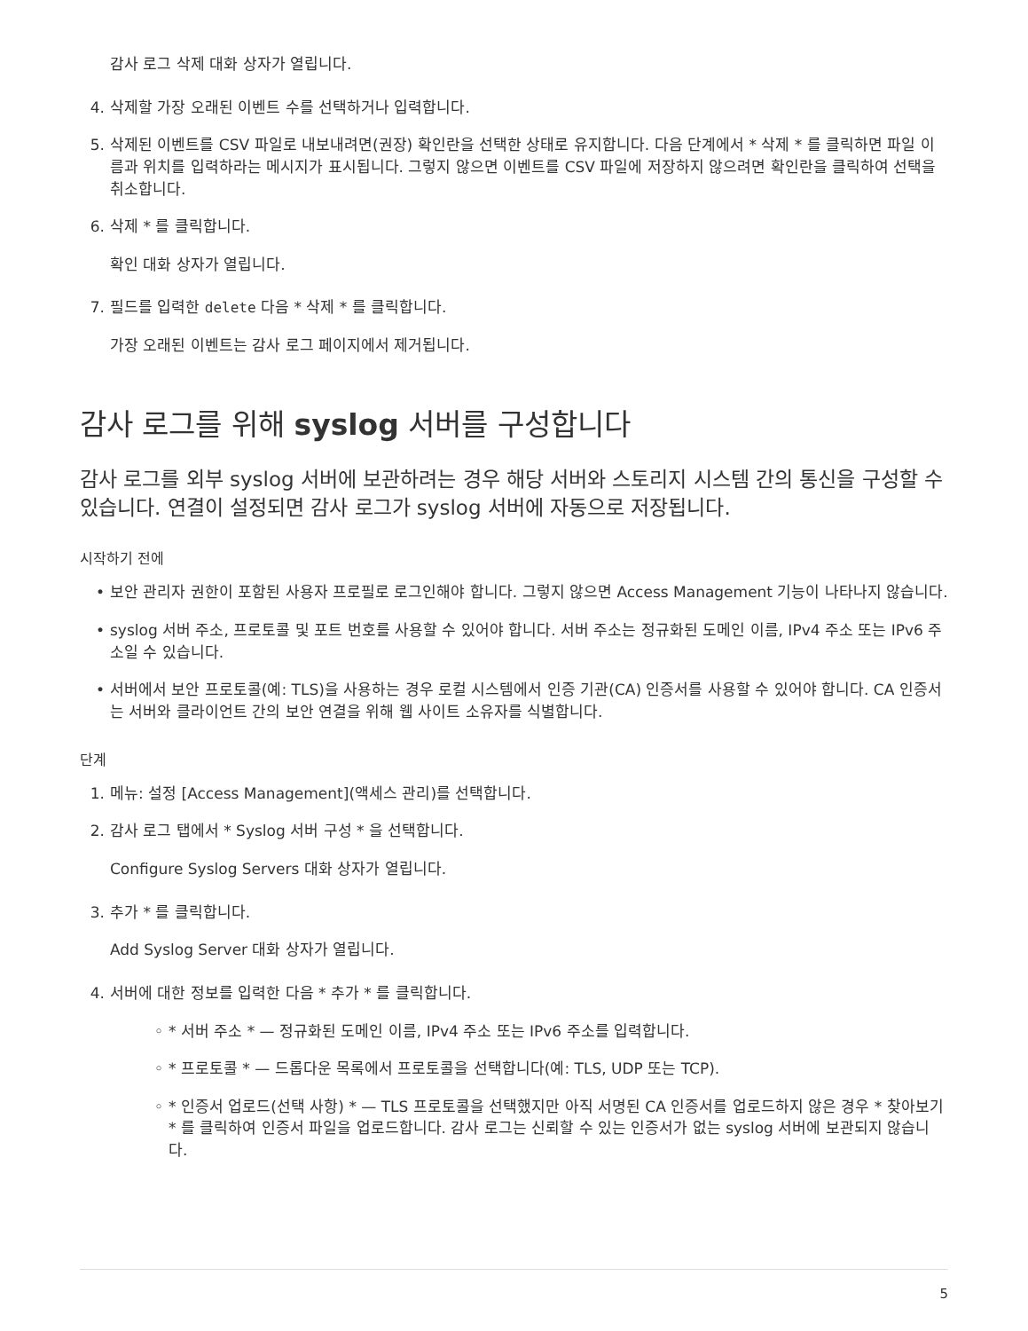감사 로그 삭제 대화 상자가 열립니다.
4. 삭제할 가장 오래된 이벤트 수를 선택하거나 입력합니다.
5. 삭제된 이벤트를 CSV 파일로 내보내려면(권장) 확인란을 선택한 상태로 유지합니다. 다음 단계에서 * 삭제 * 를 클릭하면 파일 이름과 위치를 입력하라는 메시지가 표시됩니다. 그렇지 않으면 이벤트를 CSV 파일에 저장하지 않으려면 확인란을 클릭하여 선택을 취소합니다.
6. 삭제 * 를 클릭합니다.
확인 대화 상자가 열립니다.
7. 필드를 입력한 delete 다음 * 삭제 * 를 클릭합니다.
가장 오래된 이벤트는 감사 로그 페이지에서 제거됩니다.
감사 로그를 위해 syslog 서버를 구성합니다
감사 로그를 외부 syslog 서버에 보관하려는 경우 해당 서버와 스토리지 시스템 간의 통신을 구성할 수 있습니다. 연결이 설정되면 감사 로그가 syslog 서버에 자동으로 저장됩니다.
시작하기 전에
• 보안 관리자 권한이 포함된 사용자 프로필로 로그인해야 합니다. 그렇지 않으면 Access Management 기능이 나타나지 않습니다.
• syslog 서버 주소, 프로토콜 및 포트 번호를 사용할 수 있어야 합니다. 서버 주소는 정규화된 도메인 이름, IPv4 주소 또는 IPv6 주소일 수 있습니다.
• 서버에서 보안 프로토콜(예: TLS)을 사용하는 경우 로컬 시스템에서 인증 기관(CA) 인증서를 사용할 수 있어야 합니다. CA 인증서는 서버와 클라이언트 간의 보안 연결을 위해 웹 사이트 소유자를 식별합니다.
단계
1. 메뉴: 설정 [Access Management](액세스 관리)를 선택합니다.
2. 감사 로그 탭에서 * Syslog 서버 구성 * 을 선택합니다.
Configure Syslog Servers 대화 상자가 열립니다.
3. 추가 * 를 클릭합니다.
Add Syslog Server 대화 상자가 열립니다.
4. 서버에 대한 정보를 입력한 다음 * 추가 * 를 클릭합니다.
◦ * 서버 주소 * — 정규화된 도메인 이름, IPv4 주소 또는 IPv6 주소를 입력합니다.
◦ * 프로토콜 * — 드롭다운 목록에서 프로토콜을 선택합니다(예: TLS, UDP 또는 TCP).
◦ * 인증서 업로드(선택 사항) * — TLS 프로토콜을 선택했지만 아직 서명된 CA 인증서를 업로드하지 않은 경우 * 찾아보기 * 를 클릭하여 인증서 파일을 업로드합니다. 감사 로그는 신뢰할 수 있는 인증서가 없는 syslog 서버에 보관되지 않습니다.
5